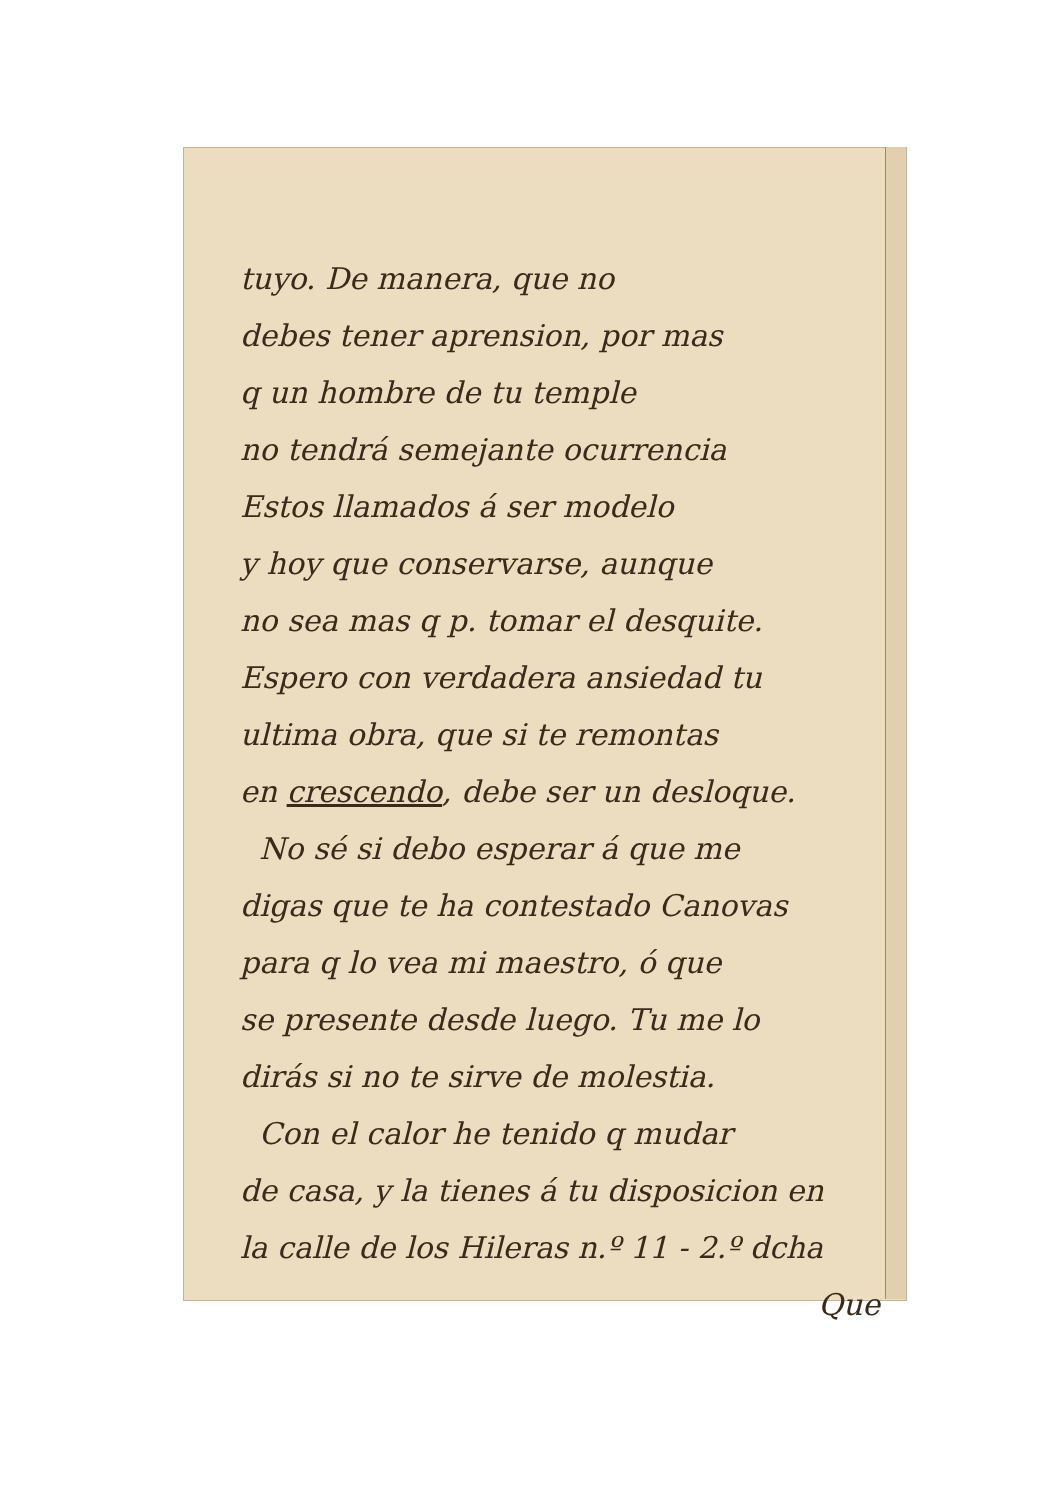tuyo. De manera, que no
debes tener aprension, por mas
q un hombre de tu temple
no tendrá semejante ocurrencia
Estos llamados á ser modelo
y hoy que conservarse, aunque
no sea mas q p. tomar el desquite.
Espero con verdadera ansiedad tu
ultima obra, que si te remontas
en crescendo, debe ser un desloque.
No sé si debo esperar á que me
digas que te ha contestado Canovas
para q lo vea mi maestro, ó que
se presente desde luego. Tu me lo
dirás si no te sirve de molestia.
Con el calor he tenido q mudar
de casa, y la tienes á tu disposicion en
la calle de los Hileras n.º 11 - 2.º dcha
Que